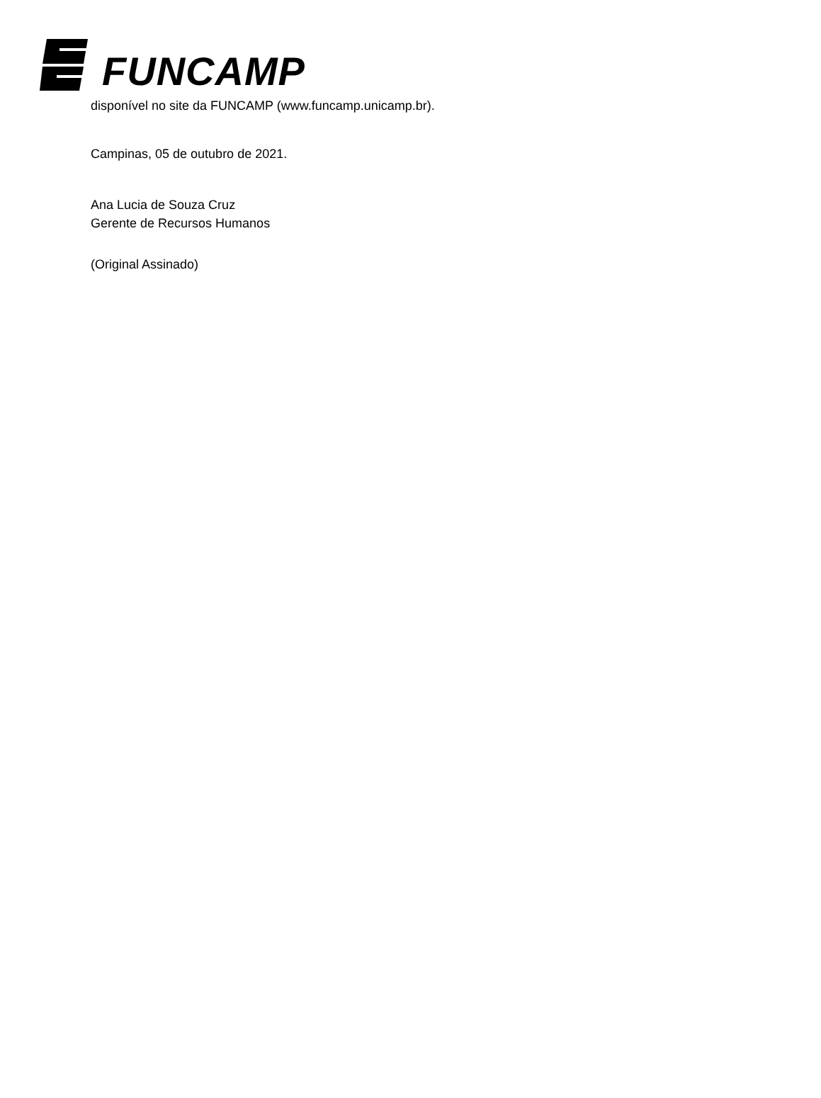FUNCAMP
disponível no site da FUNCAMP (www.funcamp.unicamp.br).
Campinas, 05 de outubro de 2021.
Ana Lucia de Souza Cruz
Gerente de Recursos Humanos
(Original Assinado)